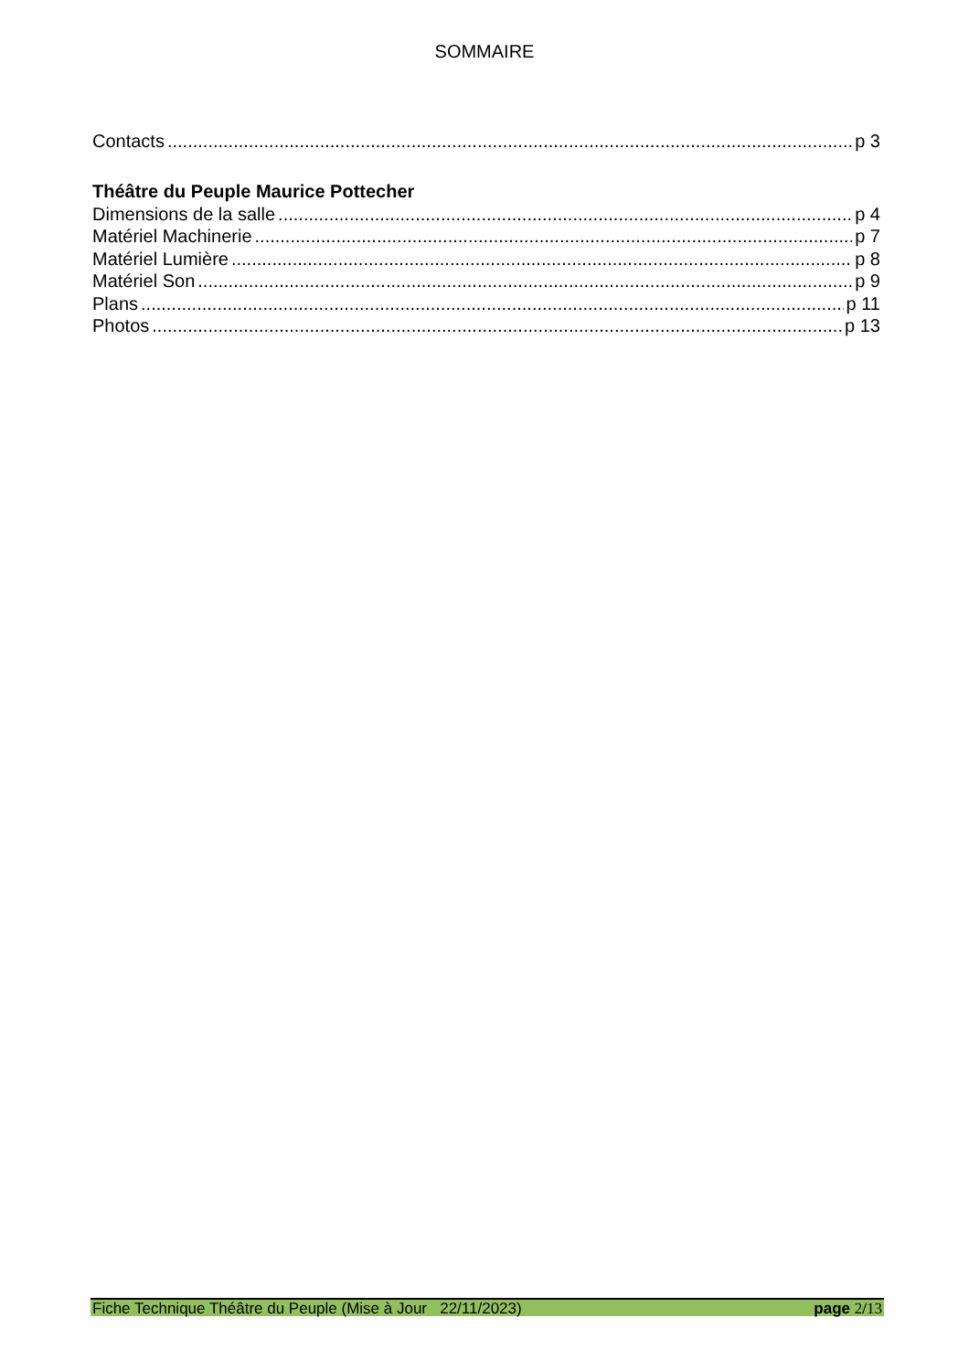SOMMAIRE
Contacts p 3
Théâtre du Peuple Maurice Pottecher
Dimensions de la salle p 4
Matériel Machinerie p 7
Matériel Lumière p 8
Matériel Son p 9
Plans p 11
Photos p 13
Fiche Technique Théâtre du Peuple (Mise à Jour 22/11/2023) page 2/13